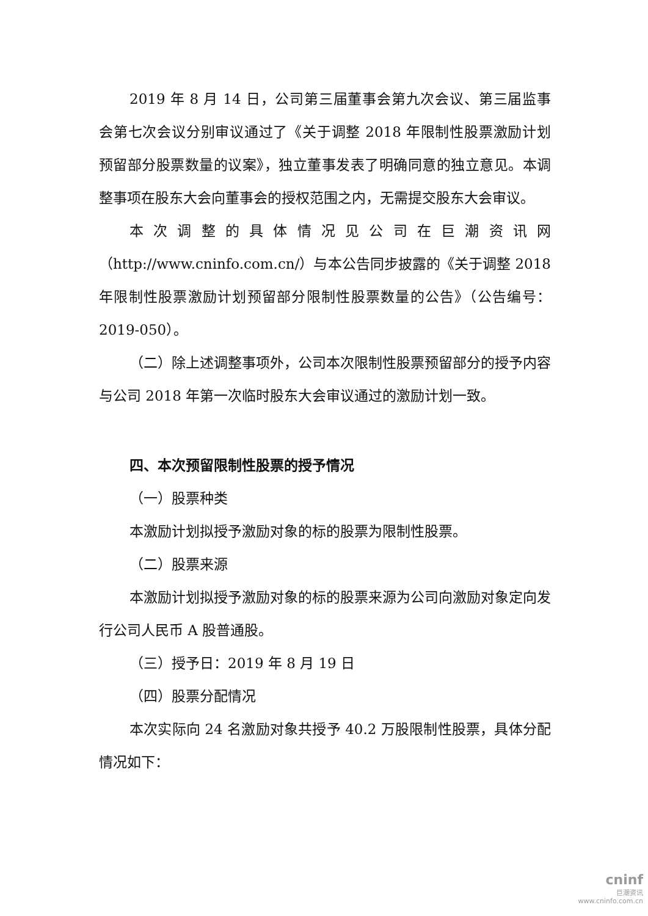2019 年 8 月 14 日，公司第三届董事会第九次会议、第三届监事会第七次会议分别审议通过了《关于调整 2018 年限制性股票激励计划预留部分股票数量的议案》，独立董事发表了明确同意的独立意见。本调整事项在股东大会向董事会的授权范围之内，无需提交股东大会审议。
本次调整的具体情况见公司在巨潮资讯网（http://www.cninfo.com.cn/）与本公告同步披露的《关于调整 2018 年限制性股票激励计划预留部分限制性股票数量的公告》（公告编号：2019-050）。
（二）除上述调整事项外，公司本次限制性股票预留部分的授予内容与公司 2018 年第一次临时股东大会审议通过的激励计划一致。
四、本次预留限制性股票的授予情况
（一）股票种类
本激励计划拟授予激励对象的标的股票为限制性股票。
（二）股票来源
本激励计划拟授予激励对象的标的股票来源为公司向激励对象定向发行公司人民币 A 股普通股。
（三）授予日：2019 年 8 月 19 日
（四）股票分配情况
本次实际向 24 名激励对象共授予 40.2 万股限制性股票，具体分配情况如下：
cninf
巨潮资讯
www.cninfo.com.cn